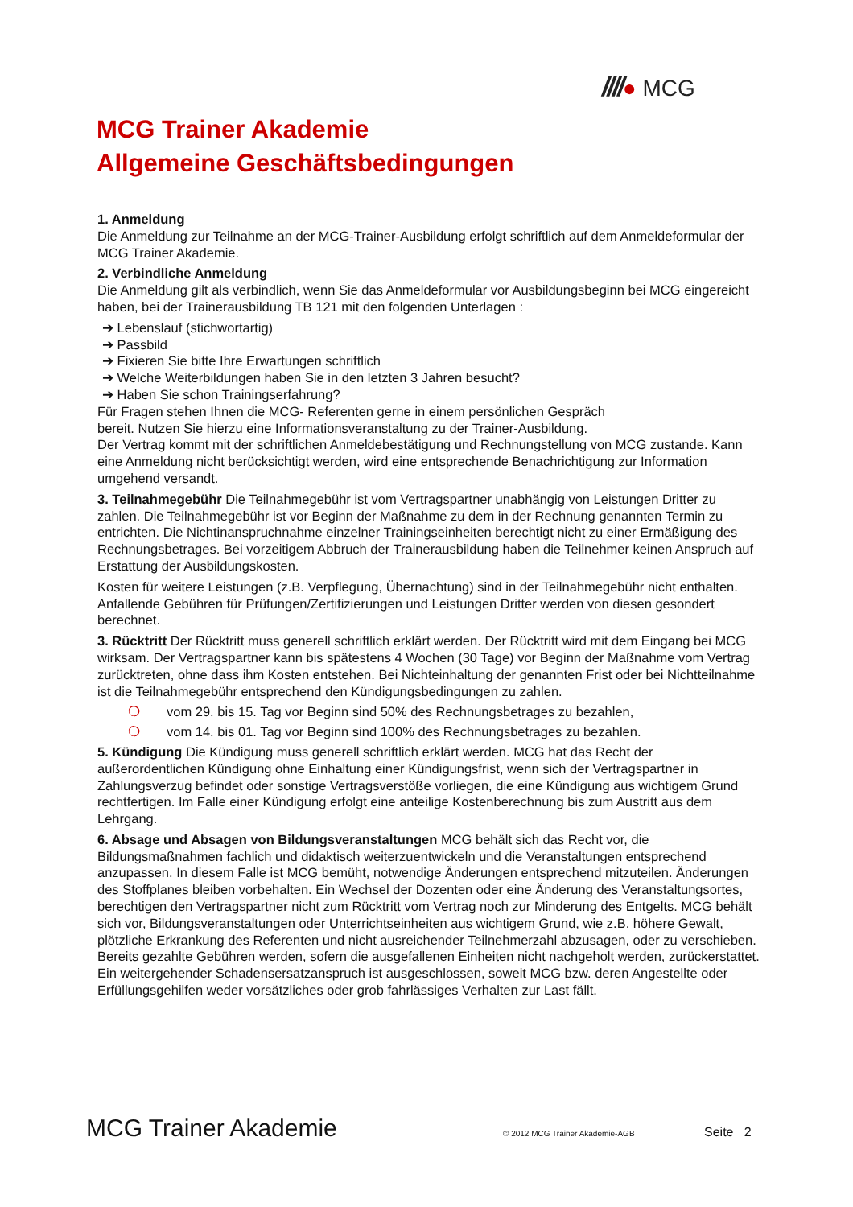////● MCG
MCG Trainer Akademie
Allgemeine Geschäftsbedingungen
1. Anmeldung
Die Anmeldung zur Teilnahme an der MCG-Trainer-Ausbildung erfolgt schriftlich auf dem Anmeldeformular der MCG Trainer Akademie.
2. Verbindliche Anmeldung
Die Anmeldung gilt als verbindlich, wenn Sie das Anmeldeformular vor Ausbildungsbeginn bei MCG eingereicht haben, bei der Trainerausbildung TB 121 mit den folgenden Unterlagen :
➔ Lebenslauf (stichwortartig)
➔ Passbild
➔ Fixieren Sie bitte Ihre Erwartungen schriftlich
➔ Welche Weiterbildungen haben Sie in den letzten 3 Jahren besucht?
➔ Haben Sie schon Trainingserfahrung?
Für Fragen stehen Ihnen die MCG- Referenten gerne in einem persönlichen Gespräch
bereit. Nutzen Sie hierzu eine Informationsveranstaltung zu der Trainer-Ausbildung.
Der Vertrag kommt mit der schriftlichen Anmeldebestätigung und Rechnungstellung von MCG zustande. Kann eine Anmeldung nicht berücksichtigt werden, wird eine entsprechende Benachrichtigung zur Information umgehend versandt.
3. Teilnahmegebühr Die Teilnahmegebühr ist vom Vertragspartner unabhängig von Leistungen Dritter zu zahlen. Die Teilnahmegebühr ist vor Beginn der Maßnahme zu dem in der Rechnung genannten Termin zu entrichten. Die Nichtinanspruchnahme einzelner Trainingseinheiten berechtigt nicht zu einer Ermäßigung des Rechnungsbetrages. Bei vorzeitigem Abbruch der Trainerausbildung haben die Teilnehmer keinen Anspruch auf Erstattung der Ausbildungskosten.
Kosten für weitere Leistungen (z.B. Verpflegung, Übernachtung) sind in der Teilnahmegebühr nicht enthalten. Anfallende Gebühren für Prüfungen/Zertifizierungen und Leistungen Dritter werden von diesen gesondert berechnet.
3. Rücktritt Der Rücktritt muss generell schriftlich erklärt werden. Der Rücktritt wird mit dem Eingang bei MCG wirksam. Der Vertragspartner kann bis spätestens 4 Wochen (30 Tage) vor Beginn der Maßnahme vom Vertrag zurücktreten, ohne dass ihm Kosten entstehen. Bei Nichteinhaltung der genannten Frist oder bei Nichtteilnahme ist die Teilnahmegebühr entsprechend den Kündigungsbedingungen zu zahlen.
❍ vom 29. bis 15. Tag vor Beginn sind 50% des Rechnungsbetrages zu bezahlen,
❍ vom 14. bis 01. Tag vor Beginn sind 100% des Rechnungsbetrages zu bezahlen.
5. Kündigung Die Kündigung muss generell schriftlich erklärt werden. MCG hat das Recht der außerordentlichen Kündigung ohne Einhaltung einer Kündigungsfrist, wenn sich der Vertragspartner in Zahlungsverzug befindet oder sonstige Vertragsverstöße vorliegen, die eine Kündigung aus wichtigem Grund rechtfertigen. Im Falle einer Kündigung erfolgt eine anteilige Kostenberechnung bis zum Austritt aus dem Lehrgang.
6. Absage und Absagen von Bildungsveranstaltungen MCG behält sich das Recht vor, die Bildungsmaßnahmen fachlich und didaktisch weiterzuentwickeln und die Veranstaltungen entsprechend anzupassen. In diesem Falle ist MCG bemüht, notwendige Änderungen entsprechend mitzuteilen. Änderungen des Stoffplanes bleiben vorbehalten. Ein Wechsel der Dozenten oder eine Änderung des Veranstaltungsortes, berechtigen den Vertragspartner nicht zum Rücktritt vom Vertrag noch zur Minderung des Entgelts. MCG behält sich vor, Bildungsveranstaltungen oder Unterrichtseinheiten aus wichtigem Grund, wie z.B. höhere Gewalt, plötzliche Erkrankung des Referenten und nicht ausreichender Teilnehmerzahl abzusagen, oder zu verschieben. Bereits gezahlte Gebühren werden, sofern die ausgefallenen Einheiten nicht nachgeholt werden, zurückerstattet. Ein weitergehender Schadensersatzanspruch ist ausgeschlossen, soweit MCG bzw. deren Angestellte oder Erfüllungsgehilfen weder vorsätzliches oder grob fahrlässiges Verhalten zur Last fällt.
MCG Trainer Akademie © 2012 MCG Trainer Akademie-AGB Seite 2